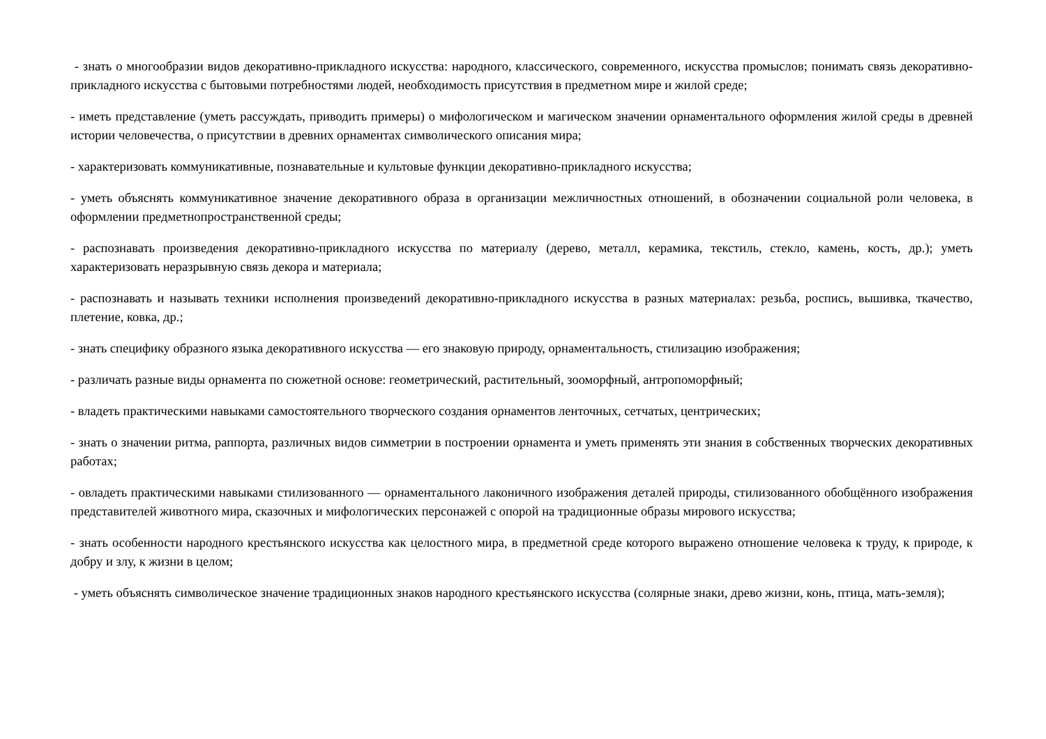- знать о многообразии видов декоративно-прикладного искусства: народного, классического, современного, искусства промыслов; понимать связь декоративно-прикладного искусства с бытовыми потребностями людей, необходимость присутствия в предметном мире и жилой среде;
- иметь представление (уметь рассуждать, приводить примеры) о мифологическом и магическом значении орнаментального оформления жилой среды в древней истории человечества, о присутствии в древних орнаментах символического описания мира;
- характеризовать коммуникативные, познавательные и культовые функции декоративно-прикладного искусства;
- уметь объяснять коммуникативное значение декоративного образа в организации межличностных отношений, в обозначении социальной роли человека, в оформлении предметнопространственной среды;
- распознавать произведения декоративно-прикладного искусства по материалу (дерево, металл, керамика, текстиль, стекло, камень, кость, др.); уметь характеризовать неразрывную связь декора и материала;
- распознавать и называть техники исполнения произведений декоративно-прикладного искусства в разных материалах: резьба, роспись, вышивка, ткачество, плетение, ковка, др.;
- знать специфику образного языка декоративного искусства — его знаковую природу, орнаментальность, стилизацию изображения;
- различать разные виды орнамента по сюжетной основе: геометрический, растительный, зооморфный, антропоморфный;
- владеть практическими навыками самостоятельного творческого создания орнаментов ленточных, сетчатых, центрических;
- знать о значении ритма, раппорта, различных видов симметрии в построении орнамента и уметь применять эти знания в собственных творческих декоративных работах;
- овладеть практическими навыками стилизованного — орнаментального лаконичного изображения деталей природы, стилизованного обобщённого изображения представителей животного мира, сказочных и мифологических персонажей с опорой на традиционные образы мирового искусства;
- знать особенности народного крестьянского искусства как целостного мира, в предметной среде которого выражено отношение человека к труду, к природе, к добру и злу, к жизни в целом;
- уметь объяснять символическое значение традиционных знаков народного крестьянского искусства (солярные знаки, древо жизни, конь, птица, мать-земля);